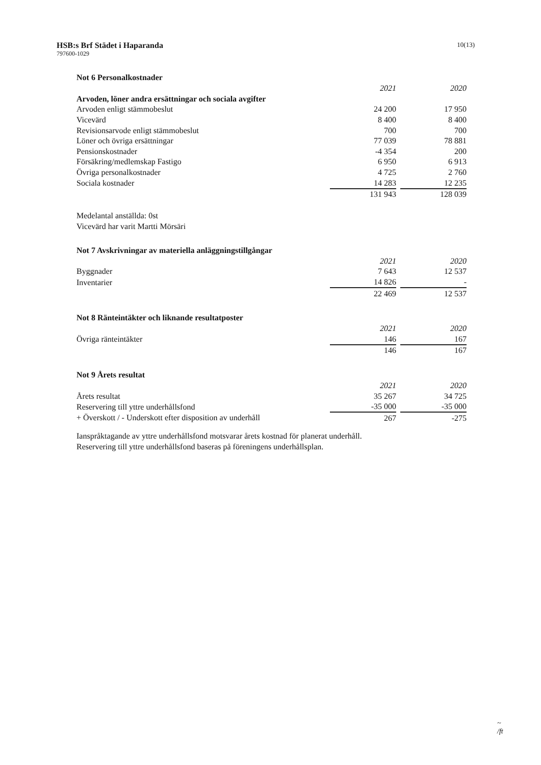HSB:s Brf Städet i Haparanda
797600-1029
10(13)
Not 6 Personalkostnader
| | 2021 | | 2020 |
| --- | --- | --- | --- |
| Arvoden, löner andra ersättningar och sociala avgifter | | | |
| Arvoden enligt stämmobeslut | 24 200 | | 17 950 |
| Vicevärd | 8 400 | | 8 400 |
| Revisionsarvode enligt stämmobeslut | 700 | | 700 |
| Löner och övriga ersättningar | 77 039 | | 78 881 |
| Pensionskostnader | -4 354 | | 200 |
| Försäkring/medlemskap Fastigo | 6 950 | | 6 913 |
| Övriga personalkostnader | 4 725 | | 2 760 |
| Sociala kostnader | 14 283 | | 12 235 |
| | 131 943 | | 128 039 |
Medelantal anställda: 0st
Vicevärd har varit Martti Mörsäri
Not 7 Avskrivningar av materiella anläggningstillgångar
| | 2021 | | 2020 |
| --- | --- | --- | --- |
| Byggnader | 7 643 | | 12 537 |
| Inventarier | 14 826 | | - |
| | 22 469 | | 12 537 |
Not 8 Ränteintäkter och liknande resultatposter
| | 2021 | | 2020 |
| --- | --- | --- | --- |
| Övriga ränteintäkter | 146 | | 167 |
| | 146 | | 167 |
Not 9 Årets resultat
| | 2021 | | 2020 |
| --- | --- | --- | --- |
| Årets resultat | 35 267 | | 34 725 |
| Reservering till yttre underhållsfond | -35 000 | | -35 000 |
| + Överskott / - Underskott efter disposition av underhåll | 267 | | -275 |
Ianspråktagande av yttre underhållsfond motsvarar årets kostnad för planerat underhåll.
Reservering till yttre underhållsfond baseras på föreningens underhållsplan.
~
/ft